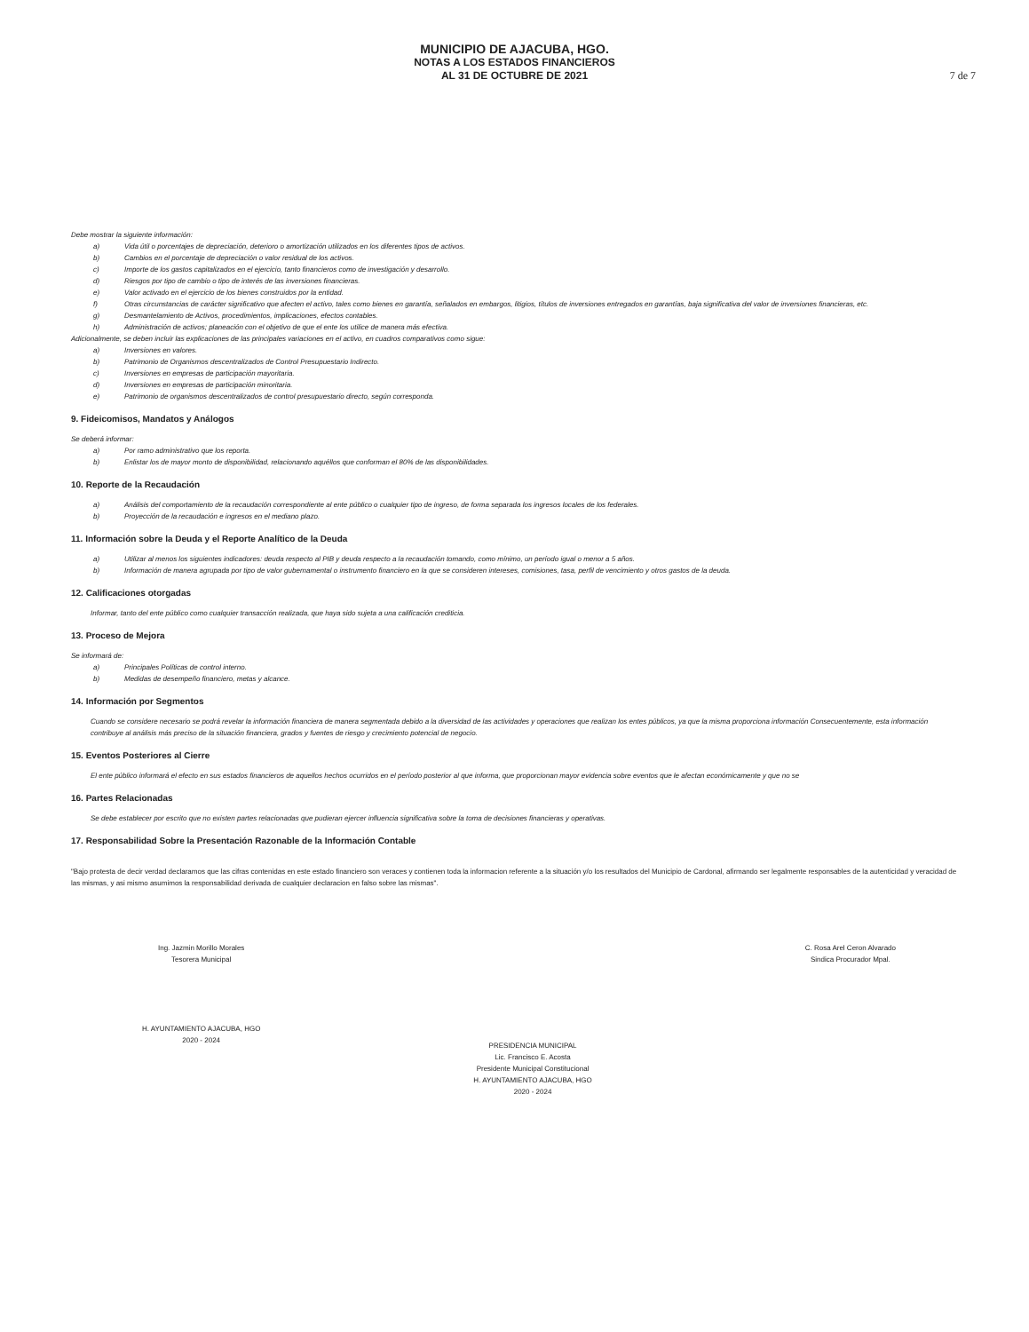MUNICIPIO DE AJACUBA, HGO.
NOTAS A LOS ESTADOS FINANCIEROS
AL 31 DE OCTUBRE DE 2021
7 de 7
Debe mostrar la siguiente información:
a) Vida útil o porcentajes de depreciación, deterioro o amortización utilizados en los diferentes tipos de activos.
b) Cambios en el porcentaje de depreciación o valor residual de los activos.
c) Importe de los gastos capitalizados en el ejercicio, tanto financieros como de investigación y desarrollo.
d) Riesgos por tipo de cambio o tipo de interés de las inversiones financieras.
e) Valor activado en el ejercicio de los bienes construidos por la entidad.
f) Otras circunstancias de carácter significativo que afecten el activo, tales como bienes en garantía, señalados en embargos, litigios, títulos de inversiones entregados en garantías, baja significativa del valor de inversiones financieras, etc.
g) Desmantelamiento de Activos, procedimientos, implicaciones, efectos contables.
h) Administración de activos; planeación con el objetivo de que el ente los utilice de manera más efectiva.
Adicionalmente, se deben incluir las explicaciones de las principales variaciones en el activo, en cuadros comparativos como sigue:
a) Inversiones en valores.
b) Patrimonio de Organismos descentralizados de Control Presupuestario Indirecto.
c) Inversiones en empresas de participación mayoritaria.
d) Inversiones en empresas de participación minoritaria.
e) Patrimonio de organismos descentralizados de control presupuestario directo, según corresponda.
9. Fideicomisos, Mandatos y Análogos
Se deberá informar:
a) Por ramo administrativo que los reporta.
b) Enlistar los de mayor monto de disponibilidad, relacionando aquéllos que conforman el 80% de las disponibilidades.
10. Reporte de la Recaudación
a) Análisis del comportamiento de la recaudación correspondiente al ente público o cualquier tipo de ingreso, de forma separada los ingresos locales de los federales.
b) Proyección de la recaudación e ingresos en el mediano plazo.
11. Información sobre la Deuda y el Reporte Analítico de la Deuda
a) Utilizar al menos los siguientes indicadores: deuda respecto al PIB y deuda respecto a la recaudación tomando, como mínimo, un período igual o menor a 5 años.
b) Información de manera agrupada por tipo de valor gubernamental o instrumento financiero en la que se consideren intereses, comisiones, tasa, perfil de vencimiento y otros gastos de la deuda.
12. Calificaciones otorgadas
Informar, tanto del ente público como cualquier transacción realizada, que haya sido sujeta a una calificación crediticia.
13. Proceso de Mejora
Se informará de:
a) Principales Políticas de control interno.
b) Medidas de desempeño financiero, metas y alcance.
14. Información por Segmentos
Cuando se considere necesario se podrá revelar la información financiera de manera segmentada debido a la diversidad de las actividades y operaciones que realizan los entes públicos, ya que la misma proporciona información Consecuentemente, esta información contribuye al análisis más preciso de la situación financiera, grados y fuentes de riesgo y crecimiento potencial de negocio.
15. Eventos Posteriores al Cierre
El ente público informará el efecto en sus estados financieros de aquellos hechos ocurridos en el período posterior al que informa, que proporcionan mayor evidencia sobre eventos que le afectan económicamente y que no se
16. Partes Relacionadas
Se debe establecer por escrito que no existen partes relacionadas que pudieran ejercer influencia significativa sobre la toma de decisiones financieras y operativas.
17. Responsabilidad Sobre la Presentación Razonable de la Información Contable
"Bajo protesta de decir verdad declaramos que las cifras contenidas en este estado financiero son veraces y contienen toda la informacion referente a la situación y/o los resultados del Municipio de Cardonal, afirmando ser legalmente responsables de la autenticidad y veracidad de las mismas, y asi mismo asumimos la responsabilidad derivada de cualquier declaracion en falso sobre las mismas".
Ing. Jazmin Morillo Morales
Tesorera Municipal
H. AYUNTAMIENTO AJACUBA, HGO
2020 - 2024
PRESIDENCIA MUNICIPAL
Lic. Francisco E. Acosta
Presidente Municipal Constitucional
H. AYUNTAMIENTO AJACUBA, HGO
2020 - 2024
C. Rosa Arel Ceron Alvarado
Sindica Procurador Mpal.